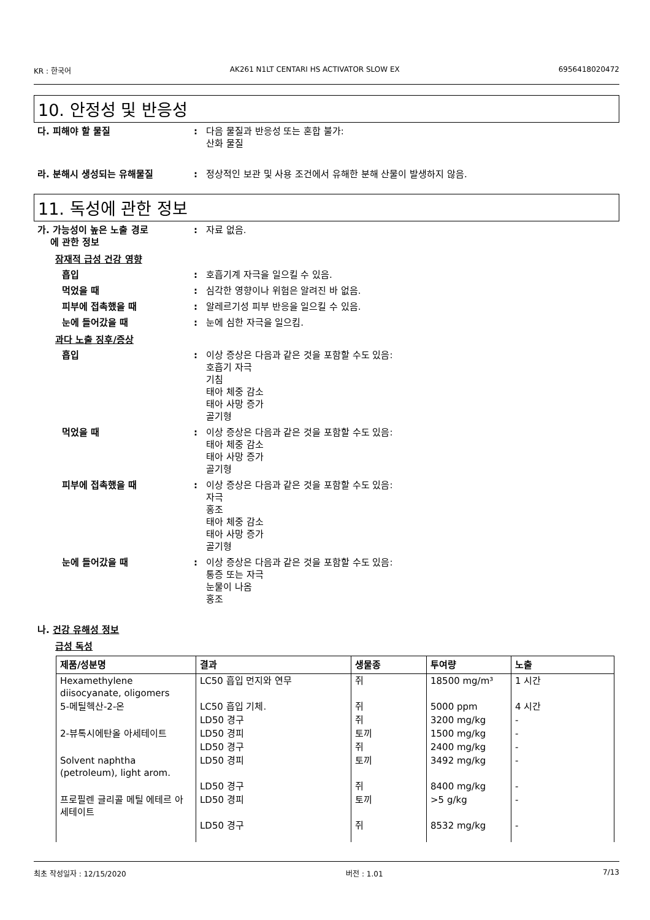KR : 한국어 AK261 N1LT CENTARI HS ACTIVATOR SLOW EX 6956418020472
10. 안정성 및 반응성
다. 피해야 할 물질 : 다음 물질과 반응성 또는 혼합 불가:
산화 물질
라. 분해시 생성되는 유해물질 : 정상적인 보관 및 사용 조건에서 유해한 분해 산물이 발생하지 않음.
11. 독성에 관한 정보
가. 가능성이 높은 노출 경로
에 관한 정보
: 자료 없음.
잠재적 급성 건강 영향
흡입 : 호흡기계 자극을 일으킬 수 있음.
먹었을 때 : 심각한 영향이나 위험은 알려진 바 없음.
피부에 접촉했을 때 : 알레르기성 피부 반응을 일으킬 수 있음.
눈에 들어갔을 때 : 눈에 심한 자극을 일으킴.
과다 노출 징후/증상
흡입 : 이상 증상은 다음과 같은 것을 포함할 수도 있음:
호흡기 자극
기침
태아 체중 감소
태아 사망 증가
골기형
먹었을 때 : 이상 증상은 다음과 같은 것을 포함할 수도 있음:
태아 체중 감소
태아 사망 증가
골기형
피부에 접촉했을 때 : 이상 증상은 다음과 같은 것을 포함할 수도 있음:
자극
홍조
태아 체중 감소
태아 사망 증가
골기형
눈에 들어갔을 때 : 이상 증상은 다음과 같은 것을 포함할 수도 있음:
통증 또는 자극
눈물이 나옴
홍조
나. 건강 유해성 정보
급성 독성
| 제품/성분명 | 결과 | 생물종 | 투여량 | 노출 |
| --- | --- | --- | --- | --- |
| Hexamethylene diisocyanate, oligomers | LC50 흡입 먼지와 연무 | 쥐 | 18500 mg/m³ | 1 시간 |
| 5-메틸헥산-2-온 | LC50 흡입 기체. | 쥐 | 5000 ppm | 4 시간 |
| | LD50 경구 | 쥐 | 3200 mg/kg | - |
| 2-뷰톡시에탄올 아세테이트 | LD50 경피 | 토끼 | 1500 mg/kg | - |
| | LD50 경구 | 쥐 | 2400 mg/kg | - |
| Solvent naphtha (petroleum), light arom. | LD50 경피 | 토끼 | 3492 mg/kg | - |
| | LD50 경구 | 쥐 | 8400 mg/kg | - |
| 프로필렌 글리콜 메틸 에테르 아세테이트 | LD50 경피 | 토끼 | >5 g/kg | - |
| | LD50 경구 | 쥐 | 8532 mg/kg | - |
최초 작성일자 : 12/15/2020 버전 : 1.01 7/13